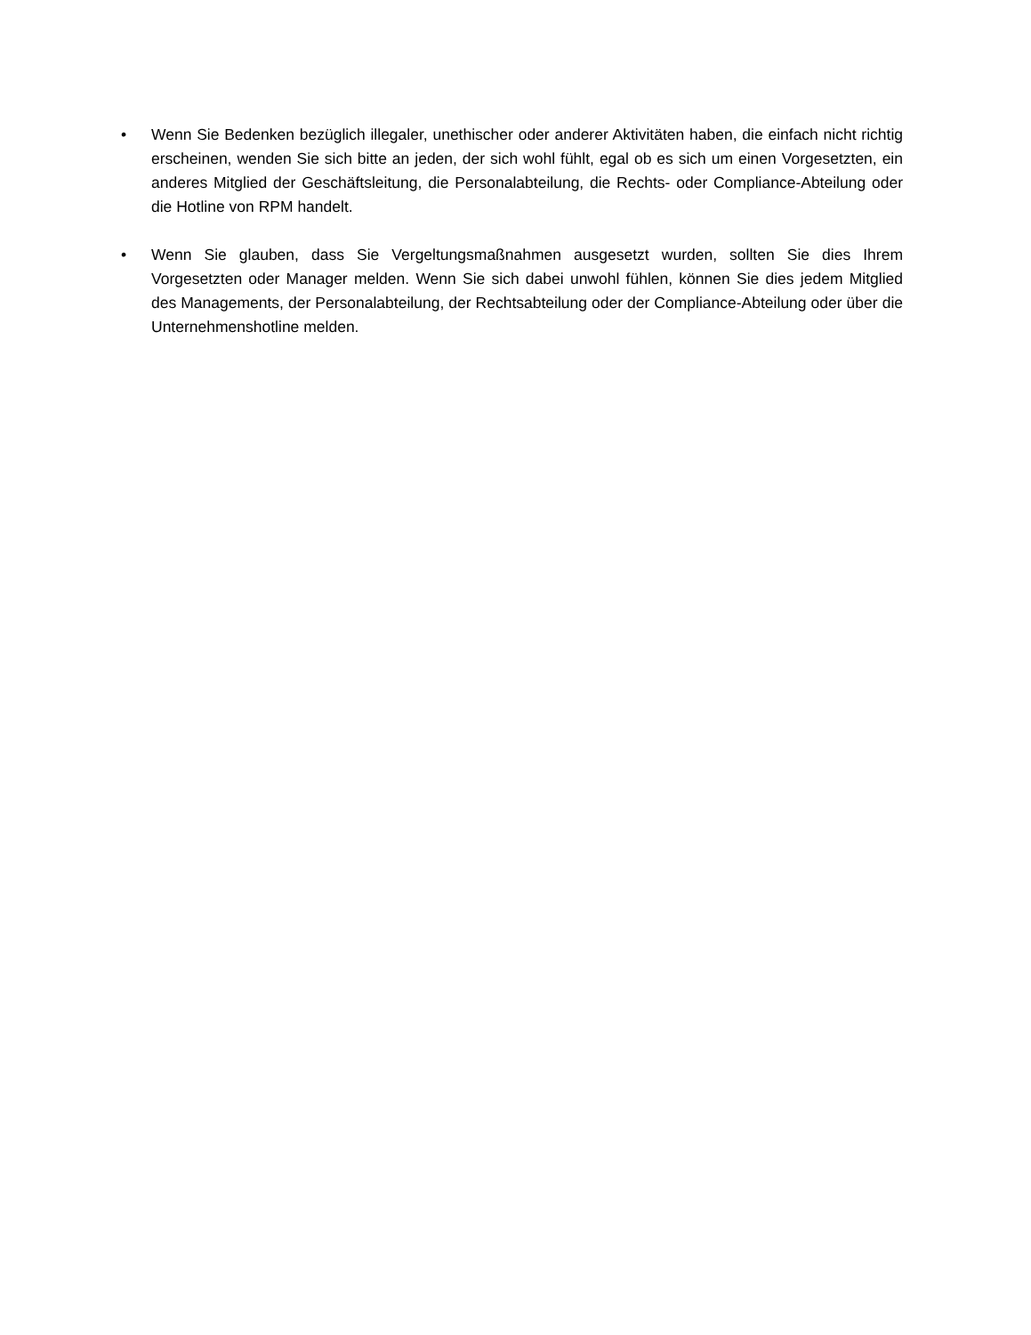• Wenn Sie Bedenken bezüglich illegaler, unethischer oder anderer Aktivitäten haben, die einfach nicht richtig erscheinen, wenden Sie sich bitte an jeden, der sich wohl fühlt, egal ob es sich um einen Vorgesetzten, ein anderes Mitglied der Geschäftsleitung, die Personalabteilung, die Rechts- oder Compliance-Abteilung oder die Hotline von RPM handelt.
• Wenn Sie glauben, dass Sie Vergeltungsmaßnahmen ausgesetzt wurden, sollten Sie dies Ihrem Vorgesetzten oder Manager melden. Wenn Sie sich dabei unwohl fühlen, können Sie dies jedem Mitglied des Managements, der Personalabteilung, der Rechtsabteilung oder der Compliance-Abteilung oder über die Unternehmenshotline melden.